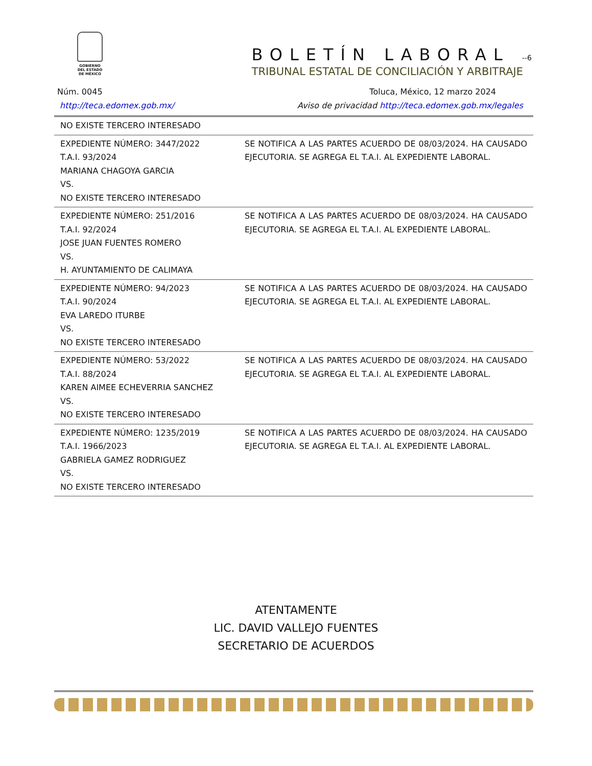GOBIERNO DEL ESTADO DE MÉXICO
BOLETÍN LABORAL -‑6
TRIBUNAL ESTATAL DE CONCILIACIÓN Y ARBITRAJE
Núm. 0045 Toluca, México, 12 marzo 2024
http://teca.edomex.gob.mx/ Aviso de privacidad http://teca.edomex.gob.mx/legales
| NO EXISTE TERCERO INTERESADO | |
| EXPEDIENTE NÚMERO: 3447/2022 T.A.I. 93/2024 MARIANA CHAGOYA GARCIA VS. NO EXISTE TERCERO INTERESADO | SE NOTIFICA A LAS PARTES ACUERDO DE 08/03/2024. HA CAUSADO EJECUTORIA. SE AGREGA EL T.A.I. AL EXPEDIENTE LABORAL. |
| EXPEDIENTE NÚMERO: 251/2016 T.A.I. 92/2024 JOSE JUAN FUENTES ROMERO VS. H. AYUNTAMIENTO DE CALIMAYA | SE NOTIFICA A LAS PARTES ACUERDO DE 08/03/2024. HA CAUSADO EJECUTORIA. SE AGREGA EL T.A.I. AL EXPEDIENTE LABORAL. |
| EXPEDIENTE NÚMERO: 94/2023 T.A.I. 90/2024 EVA LAREDO ITURBE VS. NO EXISTE TERCERO INTERESADO | SE NOTIFICA A LAS PARTES ACUERDO DE 08/03/2024. HA CAUSADO EJECUTORIA. SE AGREGA EL T.A.I. AL EXPEDIENTE LABORAL. |
| EXPEDIENTE NÚMERO: 53/2022 T.A.I. 88/2024 KAREN AIMEE ECHEVERRIA SANCHEZ VS. NO EXISTE TERCERO INTERESADO | SE NOTIFICA A LAS PARTES ACUERDO DE 08/03/2024. HA CAUSADO EJECUTORIA. SE AGREGA EL T.A.I. AL EXPEDIENTE LABORAL. |
| EXPEDIENTE NÚMERO: 1235/2019 T.A.I. 1966/2023 GABRIELA GAMEZ RODRIGUEZ VS. NO EXISTE TERCERO INTERESADO | SE NOTIFICA A LAS PARTES ACUERDO DE 08/03/2024. HA CAUSADO EJECUTORIA. SE AGREGA EL T.A.I. AL EXPEDIENTE LABORAL. |
ATENTAMENTE
LIC. DAVID VALLEJO FUENTES
SECRETARIO DE ACUERDOS